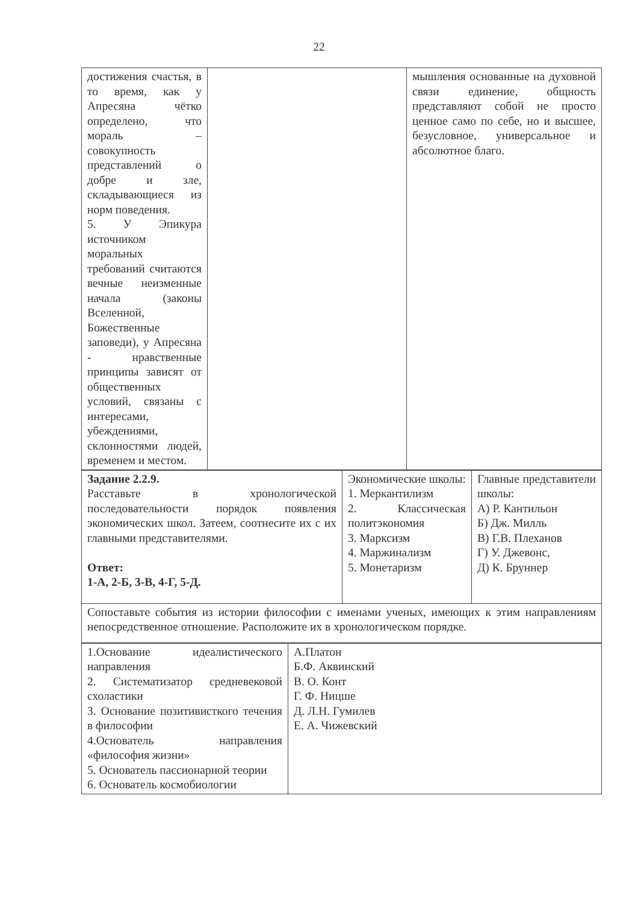22
| достижения счастья, в то время, как у Апресяна чётко определено, что мораль – совокупность представлений о добре и зле, складывающиеся из норм поведения. 5. У Эпикура источником моральных требований считаются вечные неизменные начала (законы Вселенной, Божественные заповеди), у Апресяна - нравственные принципы зависят от общественных условий, связаны с интересами, убеждениями, склонностями людей, временем и местом. | | мышления основанные на духовной связи единение, общность представляют собой не просто ценное само по себе, но и высшее, безусловное, универсальное и абсолютное благо. |
| Задание 2.2.9. Расставьте в хронологической последовательности порядок появления экономических школ. Затеем, соотнесите их с их главными представителями. Ответ: 1-А, 2-Б, 3-В, 4-Г, 5-Д. | Экономические школы: 1. Меркантилизм 2. Классическая политэкономия 3. Марксизм 4. Маржинализм 5. Монетаризм | Главные представители школы: А) Р. Кантильон Б) Дж. Милль В) Г.В. Плеханов Г) У. Джевонс, Д) К. Бруннер |
| Сопоставьте события из истории философии с именами ученых, имеющих к этим направлениям непосредственное отношение. Расположите их в хронологическом порядке. | | |
| 1.Основание идеалистического направления 2. Систематизатор средневековой схоластики 3. Основание позитивисткого течения в философии 4.Основатель направления «философия жизни» 5. Основатель пассионарной теории 6. Основатель космобиологии | А.Платон Б.Ф. Аквинский В. О. Конт Г. Ф. Ницше Д. Л.Н. Гумилев Е. А. Чижевский |